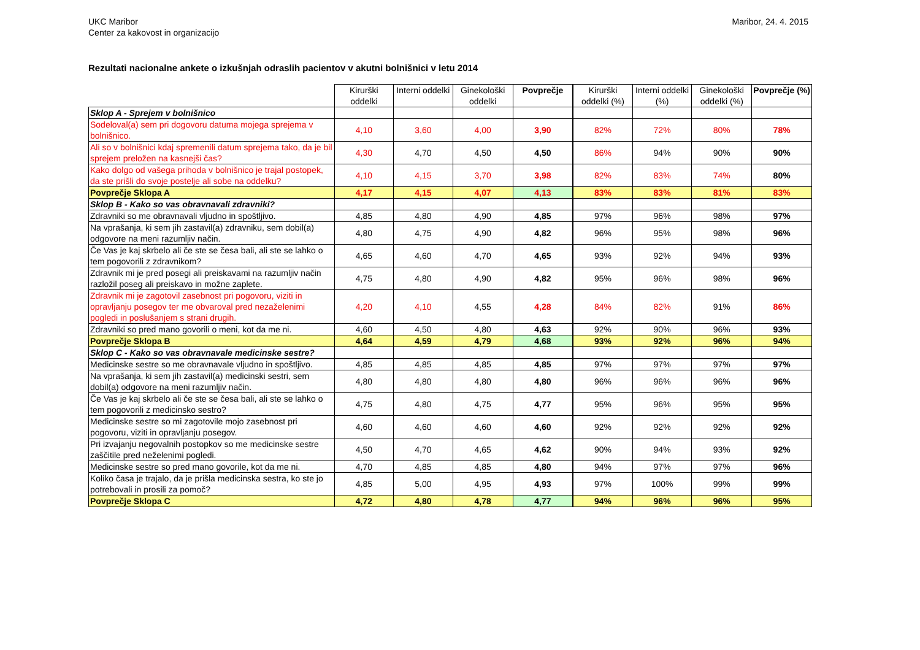UKC Maribor
Center za kakovost in organizacijo
Maribor, 24. 4. 2015
Rezultati nacionalne ankete o izkušnjah odraslih pacientov v akutni bolnišnici v letu 2014
| | Kirurški oddelki | Interni oddelki | Ginekološki oddelki | Povprečje | Kirurški oddelki (%) | Interni oddelki (%) | Ginekološki oddelki (%) | Povprečje (%) |
| --- | --- | --- | --- | --- | --- | --- | --- | --- |
| Sklop A - Sprejem v bolnišnico | | | | | | | | |
| Sodeloval(a) sem pri dogovoru datuma mojega sprejema v bolnišnico. | 4,10 | 3,60 | 4,00 | 3,90 | 82% | 72% | 80% | 78% |
| Ali so v bolnišnici kdaj spremenili datum sprejema tako, da je bil sprejem preložen na kasnejši čas? | 4,30 | 4,70 | 4,50 | 4,50 | 86% | 94% | 90% | 90% |
| Kako dolgo od vašega prihoda v bolnišnico je trajal postopek, da ste prišli do svoje postelje ali sobe na oddelku? | 4,10 | 4,15 | 3,70 | 3,98 | 82% | 83% | 74% | 80% |
| Povprečje Sklopa A | 4,17 | 4,15 | 4,07 | 4,13 | 83% | 83% | 81% | 83% |
| Sklop B - Kako so vas obravnavali zdravniki? | | | | | | | | |
| Zdravniki so me obravnavali vljudno in spoštljivo. | 4,85 | 4,80 | 4,90 | 4,85 | 97% | 96% | 98% | 97% |
| Na vprašanja, ki sem jih zastavil(a) zdravniku, sem dobil(a) odgovore na meni razumljiv način. | 4,80 | 4,75 | 4,90 | 4,82 | 96% | 95% | 98% | 96% |
| Če Vas je kaj skrbelo ali če ste se česa bali, ali ste se lahko o tem pogovorili z zdravnikom? | 4,65 | 4,60 | 4,70 | 4,65 | 93% | 92% | 94% | 93% |
| Zdravnik mi je pred posegi ali preiskavami na razumljiv način razložil poseg ali preiskavo in možne zaplete. | 4,75 | 4,80 | 4,90 | 4,82 | 95% | 96% | 98% | 96% |
| Zdravnik mi je zagotovil zasebnost pri pogovoru, viziti in opravljanju posegov ter me obvaroval pred nezaželenimi pogledi in poslušanjem s strani drugih. | 4,20 | 4,10 | 4,55 | 4,28 | 84% | 82% | 91% | 86% |
| Zdravniki so pred mano govorili o meni, kot da me ni. | 4,60 | 4,50 | 4,80 | 4,63 | 92% | 90% | 96% | 93% |
| Povprečje Sklopa B | 4,64 | 4,59 | 4,79 | 4,68 | 93% | 92% | 96% | 94% |
| Sklop C - Kako so vas obravnavale medicinske sestre? | | | | | | | | |
| Medicinske sestre so me obravnavale vljudno in spoštljivo. | 4,85 | 4,85 | 4,85 | 4,85 | 97% | 97% | 97% | 97% |
| Na vprašanja, ki sem jih zastavil(a) medicinski sestri, sem dobil(a) odgovore na meni razumljiv način. | 4,80 | 4,80 | 4,80 | 4,80 | 96% | 96% | 96% | 96% |
| Če Vas je kaj skrbelo ali če ste se česa bali, ali ste se lahko o tem pogovorili z medicinsko sestro? | 4,75 | 4,80 | 4,75 | 4,77 | 95% | 96% | 95% | 95% |
| Medicinske sestre so mi zagotovile mojo zasebnost pri pogovoru, viziti in opravljanju posegov. | 4,60 | 4,60 | 4,60 | 4,60 | 92% | 92% | 92% | 92% |
| Pri izvajanju negovalnih postopkov so me medicinske sestre zaščitile pred neželenimi pogledi. | 4,50 | 4,70 | 4,65 | 4,62 | 90% | 94% | 93% | 92% |
| Medicinske sestre so pred mano govorile, kot da me ni. | 4,70 | 4,85 | 4,85 | 4,80 | 94% | 97% | 97% | 96% |
| Koliko časa je trajalo, da je prišla medicinska sestra, ko ste jo potrebovali in prosili za pomoč? | 4,85 | 5,00 | 4,95 | 4,93 | 97% | 100% | 99% | 99% |
| Povprečje Sklopa C | 4,72 | 4,80 | 4,78 | 4,77 | 94% | 96% | 96% | 95% |